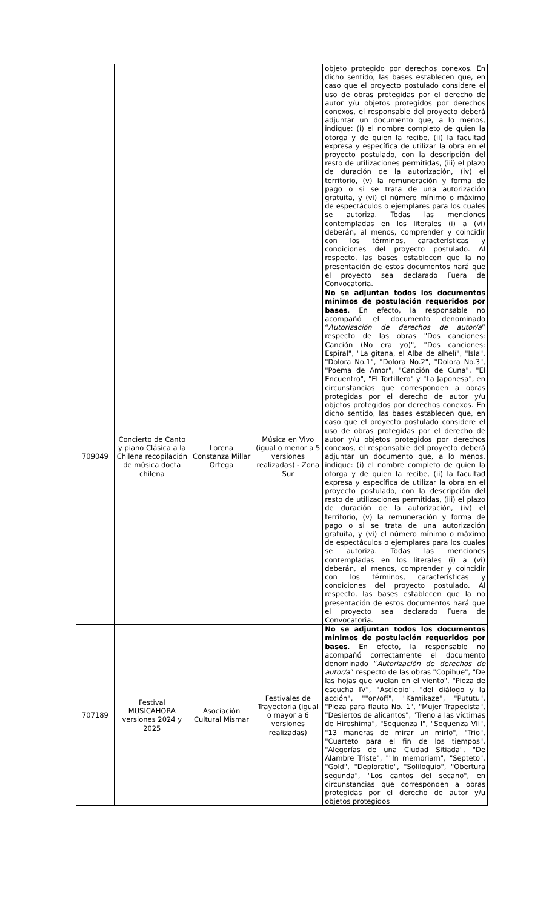| | | | | objeto protegido por derechos conexos. En dicho sentido, las bases establecen que, en caso que el proyecto postulado considere el uso de obras protegidas por el derecho de autor y/u objetos protegidos por derechos conexos, el responsable del proyecto deberá adjuntar un documento que, a lo menos, indique: (i) el nombre completo de quien la otorga y de quien la recibe, (ii) la facultad expresa y específica de utilizar la obra en el proyecto postulado, con la descripción del resto de utilizaciones permitidas, (iii) el plazo de duración de la autorización, (iv) el territorio, (v) la remuneración y forma de pago o si se trata de una autorización gratuita, y (vi) el número mínimo o máximo de espectáculos o ejemplares para los cuales se autoriza. Todas las menciones contempladas en los literales (i) a (vi) deberán, al menos, comprender y coincidir con los términos, características y condiciones del proyecto postulado. Al respecto, las bases establecen que la no presentación de estos documentos hará que el proyecto sea declarado Fuera de Convocatoria. |
| 709049 | Concierto de Canto y piano Clásica a la Chilena recopilación de música docta chilena | Lorena Constanza Millar Ortega | Música en Vivo (igual o menor a 5 versiones realizadas) - Zona Sur | No se adjuntan todos los documentos mínimos de postulación requeridos por bases . En efecto, la responsable no acompañó el documento denominado “ Autorización de derechos de autor/a ” respecto de las obras "Dos canciones: Canción (No era yo)", "Dos canciones: Espiral", "La gitana, el Alba de alhelí", "Isla", "Dolora No.1", "Dolora No.2", "Dolora No.3", "Poema de Amor", "Canción de Cuna", "El Encuentro", "El Tortillero" y "La Japonesa", en circunstancias que corresponden a obras protegidas por el derecho de autor y/u objetos protegidos por derechos conexos. En dicho sentido, las bases establecen que, en caso que el proyecto postulado considere el uso de obras protegidas por el derecho de autor y/u objetos protegidos por derechos conexos, el responsable del proyecto deberá adjuntar un documento que, a lo menos, indique: (i) el nombre completo de quien la otorga y de quien la recibe, (ii) la facultad expresa y específica de utilizar la obra en el proyecto postulado, con la descripción del resto de utilizaciones permitidas, (iii) el plazo de duración de la autorización, (iv) el territorio, (v) la remuneración y forma de pago o si se trata de una autorización gratuita, y (vi) el número mínimo o máximo de espectáculos o ejemplares para los cuales se autoriza. Todas las menciones contempladas en los literales (i) a (vi) deberán, al menos, comprender y coincidir con los términos, características y condiciones del proyecto postulado. Al respecto, las bases establecen que la no presentación de estos documentos hará que el proyecto sea declarado Fuera de Convocatoria. |
| 707189 | Festival MUSICAHORA versiones 2024 y 2025 | Asociación Cultural Mismar | Festivales de Trayectoria (igual o mayor a 6 versiones realizadas) | No se adjuntan todos los documentos mínimos de postulación requeridos por bases . En efecto, la responsable no acompañó correctamente el documento denominado “ Autorización de derechos de autor/a ” respecto de las obras "Copihue", "De las hojas que vuelan en el viento", "Pieza de escucha IV", "Asclepio", "del diálogo y la acción", ""on/off", "Kamikaze", "Pututu", "Pieza para flauta No. 1", "Mujer Trapecista", "Desiertos de alicantos", "Treno a las víctimas de Hiroshima", "Sequenza I", "Sequenza VII", "13 maneras de mirar un mirlo", "Trio", "Cuarteto para el fin de los tiempos", "Alegorías de una Ciudad Sitiada", "De Alambre Triste", ""In memoriam", "Septeto", "Gold", "Deploratio", "Soliloquio", "Obertura segunda", "Los cantos del secano", en circunstancias que corresponden a obras protegidas por el derecho de autor y/u objetos protegidos |